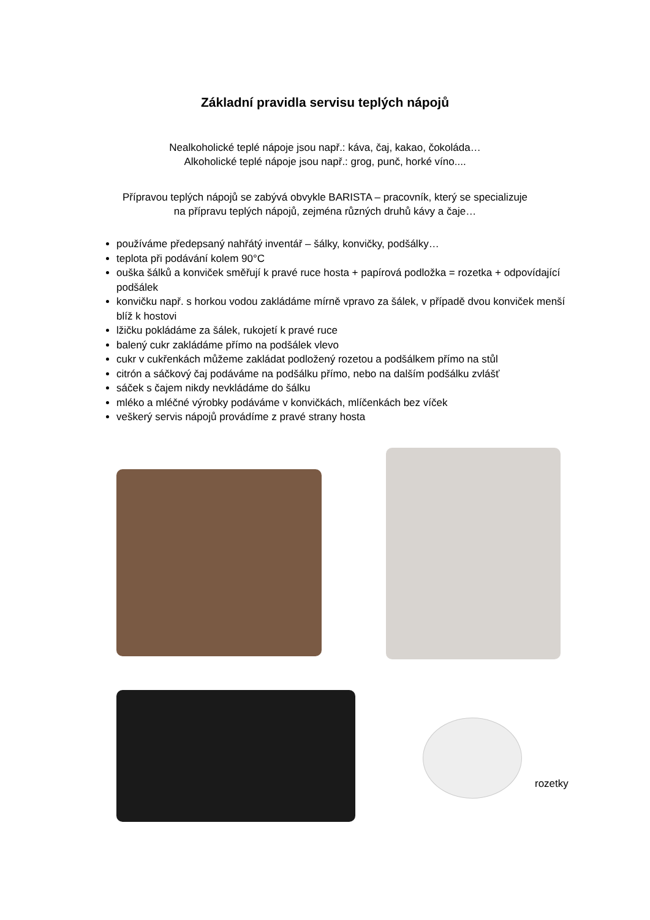Základní pravidla servisu teplých nápojů
Nealkoholické teplé nápoje jsou např.: káva, čaj, kakao, čokoláda…
Alkoholické teplé nápoje jsou např.: grog, punč, horké víno....
Přípravou teplých nápojů se zabývá obvykle BARISTA – pracovník, který se specializuje
na přípravu teplých nápojů, zejména různých druhů kávy a čaje…
používáme předepsaný nahřátý inventář – šálky, konvičky, podšálky…
teplota při podávání kolem 90°C
ouška šálků a konviček směřují k pravé ruce hosta + papírová podložka = rozetka + odpovídající podšálek
konvičku např. s horkou vodou zakládáme mírně vpravo za šálek, v případě dvou konviček menší blíž k hostovi
lžičku pokládáme za šálek, rukojetí k pravé ruce
balený cukr zakládáme přímo na podšálek vlevo
cukr v cukřenkách můžeme zakládat podložený rozetou a podšálkem přímo na stůl
citrón a sáčkový čaj podáváme na podšálku přímo, nebo na dalším podšálku zvlášť
sáček s čajem nikdy nevkládáme do šálku
mléko a mléčné výrobky podáváme v konvičkách, mlíčenkách bez víček
veškerý servis nápojů provádíme z pravé strany hosta
rozetky